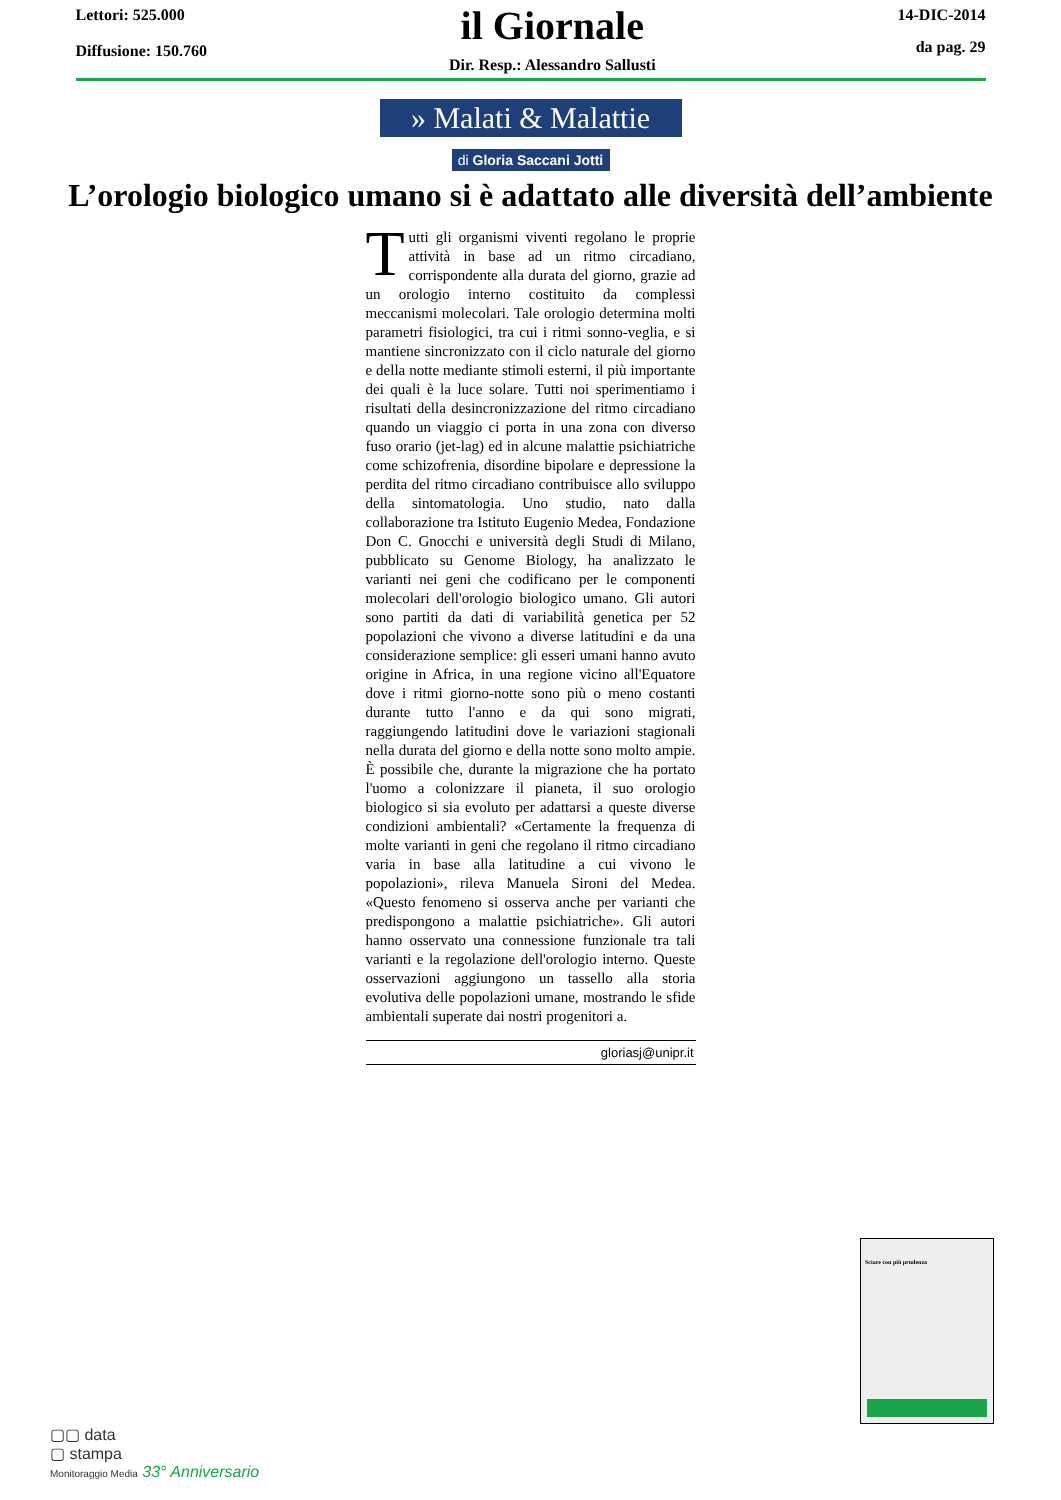Lettori: 525.000
Diffusione: 150.760
il Giornale
Dir. Resp.: Alessandro Sallusti
14-DIC-2014
da pag. 29
» Malati & Malattie
di Gloria Saccani Jotti
L’orologio biologico umano si è adattato alle diversità dell’ambiente
Tutti gli organismi viventi regolano le proprie attività in base ad un ritmo circadiano, corrispondente alla durata del giorno, grazie ad un orologio interno costituito da complessi meccanismi molecolari. Tale orologio determina molti parametri fisiologici, tra cui i ritmi sonno-veglia, e si mantiene sincronizzato con il ciclo naturale del giorno e della notte mediante stimoli esterni, il più importante dei quali è la luce solare. Tutti noi sperimentiamo i risultati della desincronizzazione del ritmo circadiano quando un viaggio ci porta in una zona con diverso fuso orario (jet-lag) ed in alcune malattie psichiatriche come schizofrenia, disordine bipolare e depressione la perdita del ritmo circadiano contribuisce allo sviluppo della sintomatologia. Uno studio, nato dalla collaborazione tra Istituto Eugenio Medea, Fondazione Don C. Gnocchi e università degli Studi di Milano, pubblicato su Genome Biology, ha analizzato le varianti nei geni che codificano per le componenti molecolari dell'orologio biologico umano. Gli autori sono partiti da dati di variabilità genetica per 52 popolazioni che vivono a diverse latitudini e da una considerazione semplice: gli esseri umani hanno avuto origine in Africa, in una regione vicino all'Equatore dove i ritmi giorno-notte sono più o meno costanti durante tutto l'anno e da qui sono migrati, raggiungendo latitudini dove le variazioni stagionali nella durata del giorno e della notte sono molto ampie. È possibile che, durante la migrazione che ha portato l'uomo a colonizzare il pianeta, il suo orologio biologico si sia evoluto per adattarsi a queste diverse condizioni ambientali? «Certamente la frequenza di molte varianti in geni che regolano il ritmo circadiano varia in base alla latitudine a cui vivono le popolazioni», rileva Manuela Sironi del Medea. «Questo fenomeno si osserva anche per varianti che predispongono a malattie psichiatriche». Gli autori hanno osservato una connessione funzionale tra tali varianti e la regolazione dell'orologio interno. Queste osservazioni aggiungono un tassello alla storia evolutiva delle popolazioni umane, mostrando le sfide ambientali superate dai nostri progenitori a.
gloriasj@unipr.it
Sciare con più prudenza
▢▢ data
▢ stampa
Monitoraggio Media 33° Anniversario